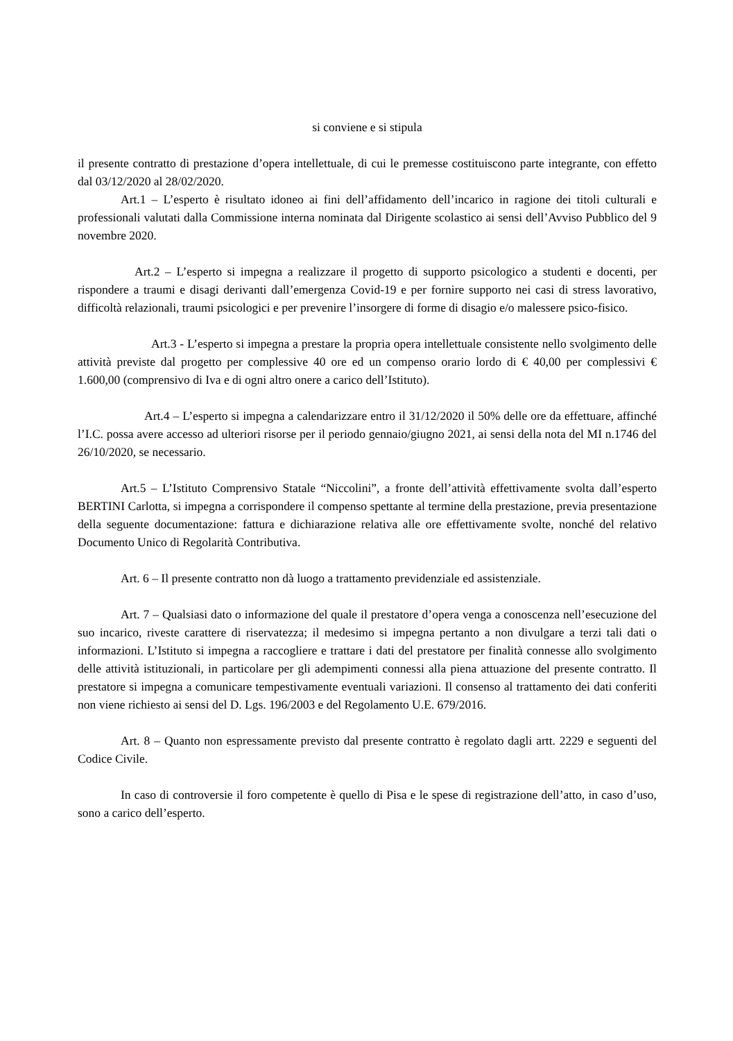si conviene e si stipula
il presente contratto di prestazione d’opera intellettuale, di cui le premesse costituiscono parte integrante, con effetto dal 03/12/2020 al 28/02/2020.
Art.1 – L’esperto è risultato idoneo ai fini dell’affidamento dell’incarico in ragione dei titoli culturali e professionali valutati dalla Commissione interna nominata dal Dirigente scolastico ai sensi dell’Avviso Pubblico del 9 novembre 2020.
Art.2 – L’esperto si impegna a realizzare il progetto di supporto psicologico a studenti e docenti, per rispondere a traumi e disagi derivanti dall’emergenza Covid-19 e per fornire supporto nei casi di stress lavorativo, difficoltà relazionali, traumi psicologici e per prevenire l’insorgere di forme di disagio e/o malessere psico-fisico.
Art.3 - L’esperto si impegna a prestare la propria opera intellettuale consistente nello svolgimento delle attività previste dal progetto per complessive 40 ore ed un compenso orario lordo di € 40,00 per complessivi € 1.600,00 (comprensivo di Iva e di ogni altro onere a carico dell’Istituto).
Art.4 – L’esperto si impegna a calendarizzare entro il 31/12/2020 il 50% delle ore da effettuare, affinché l’I.C. possa avere accesso ad ulteriori risorse per il periodo gennaio/giugno 2021, ai sensi della nota del MI n.1746 del 26/10/2020, se necessario.
Art.5 – L’Istituto Comprensivo Statale “Niccolini”, a fronte dell’attività effettivamente svolta dall’esperto BERTINI Carlotta, si impegna a corrispondere il compenso spettante al termine della prestazione, previa presentazione della seguente documentazione: fattura e dichiarazione relativa alle ore effettivamente svolte, nonché del relativo Documento Unico di Regolarità Contributiva.
Art. 6 – Il presente contratto non dà luogo a trattamento previdenziale ed assistenziale.
Art. 7 – Qualsiasi dato o informazione del quale il prestatore d’opera venga a conoscenza nell’esecuzione del suo incarico, riveste carattere di riservatezza; il medesimo si impegna pertanto a non divulgare a terzi tali dati o informazioni. L’Istituto si impegna a raccogliere e trattare i dati del prestatore per finalità connesse allo svolgimento delle attività istituzionali, in particolare per gli adempimenti connessi alla piena attuazione del presente contratto. Il prestatore si impegna a comunicare tempestivamente eventuali variazioni. Il consenso al trattamento dei dati conferiti non viene richiesto ai sensi del D. Lgs. 196/2003 e del Regolamento U.E. 679/2016.
Art. 8 – Quanto non espressamente previsto dal presente contratto è regolato dagli artt. 2229 e seguenti del Codice Civile.
In caso di controversie il foro competente è quello di Pisa e le spese di registrazione dell’atto, in caso d’uso, sono a carico dell’esperto.